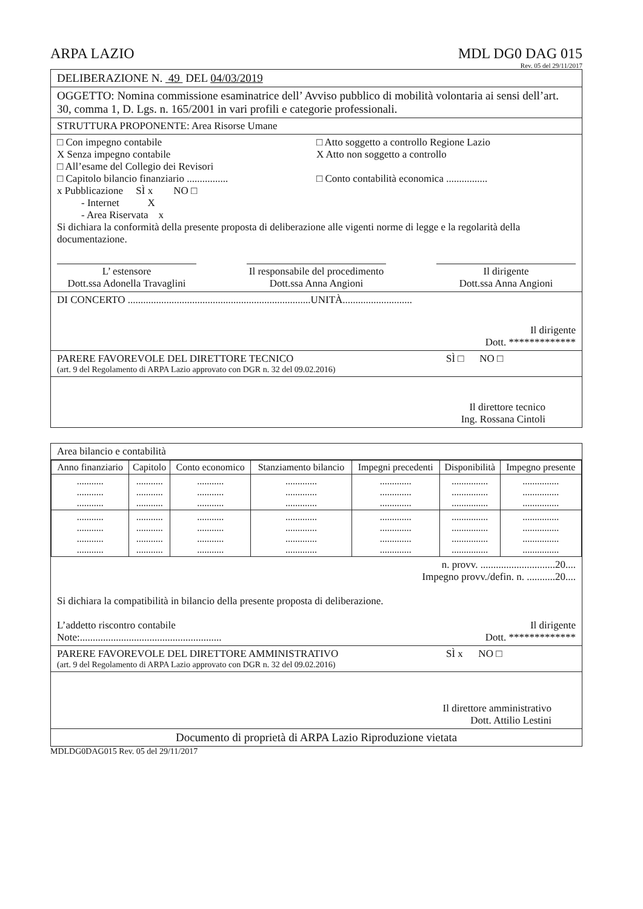ARPA LAZIO MDL DG0 DAG 015
Rev. 05 del 29/11/2017
DELIBERAZIONE N. 49 DEL 04/03/2019
OGGETTO: Nomina commissione esaminatrice dell’ Avviso pubblico di mobilità volontaria ai sensi dell’art. 30, comma 1, D. Lgs. n. 165/2001 in vari profili e categorie professionali.
STRUTTURA PROPONENTE: Area Risorse Umane
□ Con impegno contabile □ Atto soggetto a controllo Regione Lazio
X Senza impegno contabile X Atto non soggetto a controllo
□ All’esame del Collegio dei Revisori
□ Capitolo bilancio finanziario ................
□ Conto contabilità economica ................
x Pubblicazione SÌ x NO □
- Internet X
- Area Riservata x
Si dichiara la conformità della presente proposta di deliberazione alle vigenti norme di legge e la regolarità della documentazione.
L’ estensore
Dott.ssa Adonella Travaglini
Il responsabile del procedimento
Dott.ssa Anna Angioni
Il dirigente
Dott.ssa Anna Angioni
DI CONCERTO .......................................................................UNITÀ...........................
Il dirigente
Dott. *************
PARERE FAVOREVOLE DEL DIRETTORE TECNICO
SÌ □ NO □
(art. 9 del Regolamento di ARPA Lazio approvato con DGR n. 32 del 09.02.2016)
Il direttore tecnico
Ing. Rossana Cintoli
Area bilancio e contabilità
| Anno finanziario | Capitolo | Conto economico | Stanziamento bilancio | Impegni precedenti | Disponibilità | Impegno presente |
| --- | --- | --- | --- | --- | --- | --- |
| ........... ........... ........... | ........... ........... ........... | ........... ........... ........... | ............. ............. ............. | ............. ............. ............. | ............... ............... ............... | ............... ............... ............... |
| ........... ........... ........... ........... | ........... ........... ........... ........... | ........... ........... ........... ........... | ............. ............. ............. ............. | ............. ............. ............. ............. | ............... ............... ............... ............... | ............... ............... ............... ............... |
n. provv. .............................20....
Impegno provv./defin. n. ...........20....
Si dichiara la compatibilità in bilancio della presente proposta di deliberazione.
L’addetto riscontro contabile
Note:.......................................................
Il dirigente
Dott. *************
PARERE FAVOREVOLE DEL DIRETTORE AMMINISTRATIVO
SÌ x NO □
(art. 9 del Regolamento di ARPA Lazio approvato con DGR n. 32 del 09.02.2016)
Il direttore amministrativo
Dott. Attilio Lestini
Documento di proprietà di ARPA Lazio Riproduzione vietata
MDLDG0DAG015 Rev. 05 del 29/11/2017